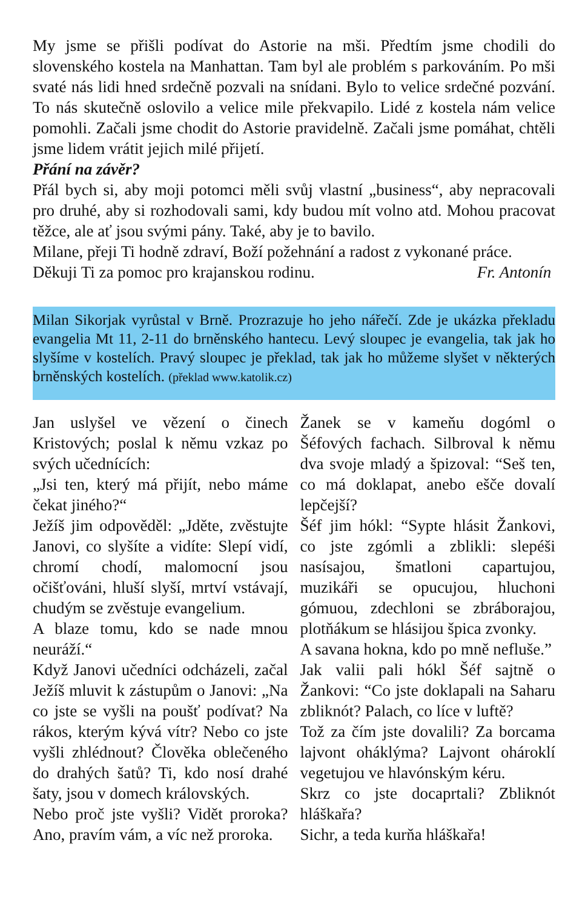My jsme se přišli podívat do Astorie na mši. Předtím jsme chodili do slovenského kostela na Manhattan. Tam byl ale problém s parkováním. Po mši svaté nás lidi hned srdečně pozvali na snídani. Bylo to velice srdečné pozvání. To nás skutečně oslovilo a velice mile překvapilo. Lidé z kostela nám velice pomohli. Začali jsme chodit do Astorie pravidelně. Začali jsme pomáhat, chtěli jsme lidem vrátit jejich milé přijetí.
Přání na závěr?
Přál bych si, aby moji potomci měli svůj vlastní „business“, aby nepracovali pro druhé, aby si rozhodovali sami, kdy budou mít volno atd. Mohou pracovat těžce, ale ať jsou svými pány. Také, aby je to bavilo.
Milane, přeji Ti hodně zdraví, Boží požehnání a radost z vykonané práce.
Děkuji Ti za pomoc pro krajanskou rodinu. Fr. Antonín
Milan Sikorjak vyrůstal v Brně. Prozrazuje ho jeho nářečí. Zde je ukázka překladu evangelia Mt 11, 2-11 do brněnského hantecu. Levý sloupec je evangelia, tak jak ho slyšíme v kostelích. Pravý sloupec je překlad, tak jak ho můžeme slyšet v některých brněnských kostelích. (překlad www.katolik.cz)
Jan uslyšel ve vězení o činech Kristových; poslal k němu vzkaz po svých učednících:
„Jsi ten, který má přijít, nebo máme čekat jiného?“
Ježíš jim odpověděl: „Jděte, zvěstujte Janovi, co slyšíte a vidíte: Slepí vidí, chromí chodí, malomocní jsou očišťováni, hluší slyší, mrtví vstávají, chudým se zvěstuje evangelium.
A blaze tomu, kdo se nade mnou neuráží.“
Když Janovi učedníci odcházeli, začal Ježíš mluvit k zástupům o Janovi: „Na co jste se vyšli na poušť podívat? Na rákos, kterým kývá vítr? Nebo co jste vyšli zhlédnout? Člověka oblečeného do drahých šatů? Ti, kdo nosí drahé šaty, jsou v domech královských.
Nebo proč jste vyšli? Vidět proroka? Ano, pravím vám, a víc než proroka.
Žanek se v kameňu dogóml o Šéfových fachach. Silbroval k němu dva svoje mladý a špizoval: “Seš ten, co má doklapat, anebo ešče dovalí lepčejší?
Šéf jim hókl: “Sypte hlásit Žankovi, co jste zgómli a zblikli: slepéši nasísajou, šmatloni capartujou, muzikáři se opucujou, hluchoni gómuou, zdechloni se zbráborajou, plotňákum se hlásijou špica zvonky.
A savana hokna, kdo po mně nefluše.”
Jak valii pali hókl Šéf sajtně o Žankovi: “Co jste doklapali na Saharu zbliknót? Palach, co líce v luftě?
Tož za čím jste dovalili? Za borcama lajvont oháklýma? Lajvont ohároklí vegetujou ve hlavónským kéru.
Skrz co jste docaprtali? Zbliknót hláškařa?
Sichr, a teda kurňa hláškařa!